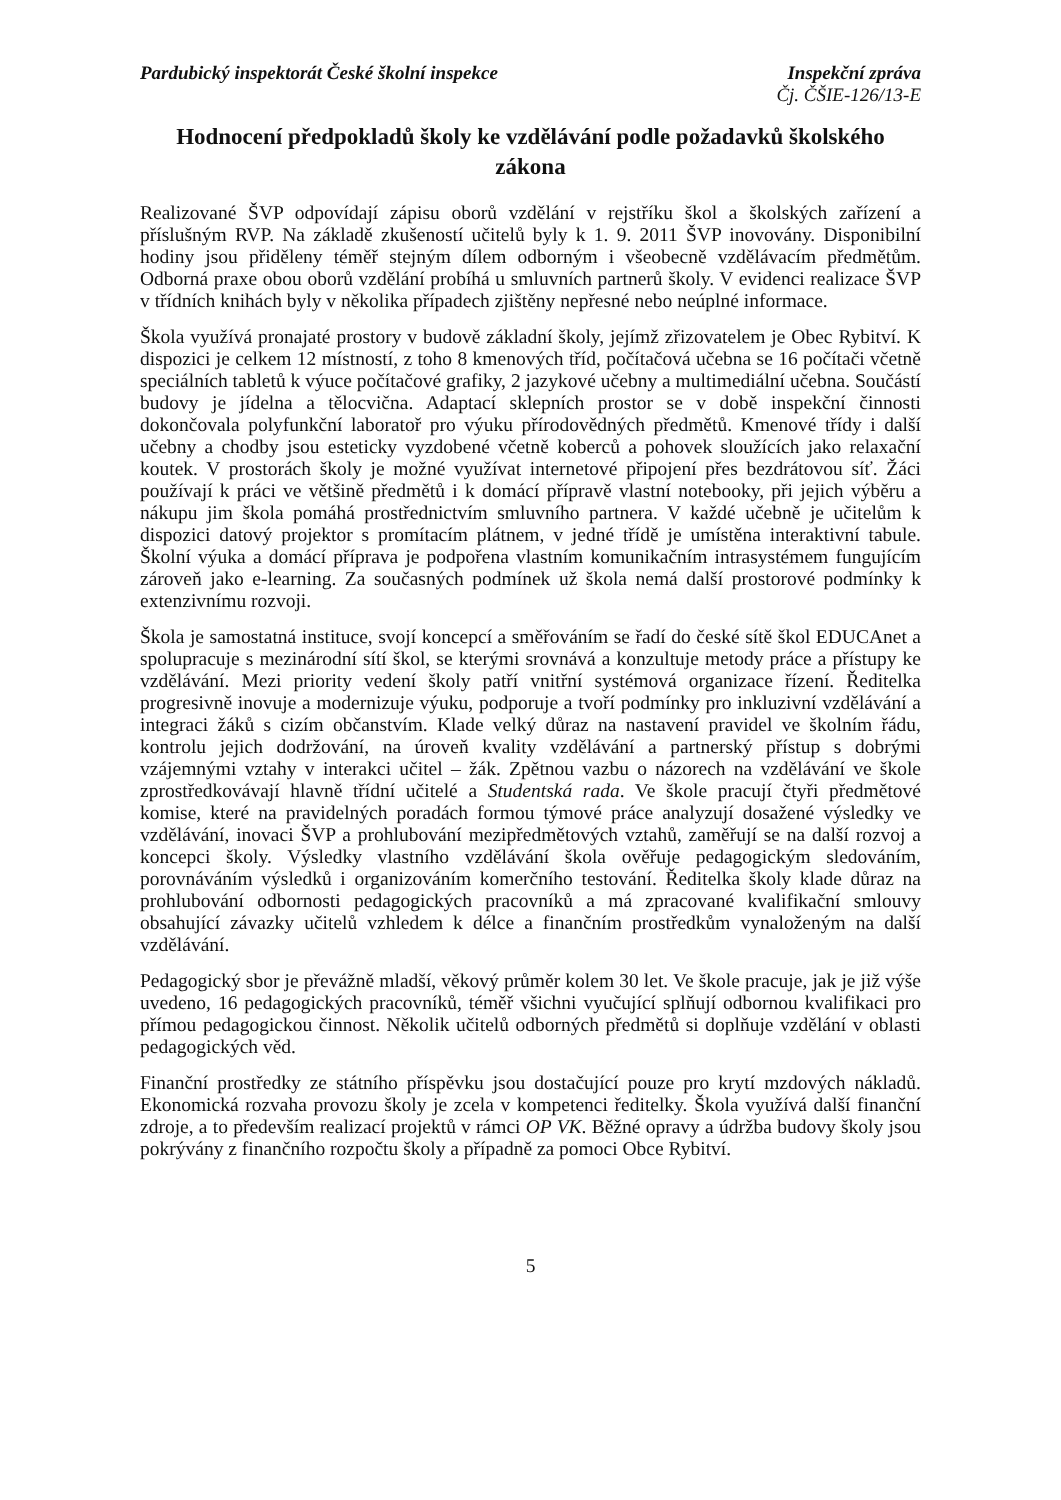Pardubický inspektorát České školní inspekce Inspekční zpráva
Čj. ČŠIE-126/13-E
Hodnocení předpokladů školy ke vzdělávání podle požadavků školského zákona
Realizované ŠVP odpovídají zápisu oborů vzdělání v rejstříku škol a školských zařízení a příslušným RVP. Na základě zkušeností učitelů byly k 1. 9. 2011 ŠVP inovovány. Disponibilní hodiny jsou přiděleny téměř stejným dílem odborným i všeobecně vzdělávacím předmětům. Odborná praxe obou oborů vzdělání probíhá u smluvních partnerů školy. V evidenci realizace ŠVP v třídních knihách byly v několika případech zjištěny nepřesné nebo neúplné informace.
Škola využívá pronajaté prostory v budově základní školy, jejímž zřizovatelem je Obec Rybitví. K dispozici je celkem 12 místností, z toho 8 kmenových tříd, počítačová učebna se 16 počítači včetně speciálních tabletů k výuce počítačové grafiky, 2 jazykové učebny a multimediální učebna. Součástí budovy je jídelna a tělocvična. Adaptací sklepních prostor se v době inspekční činnosti dokončovala polyfunkční laboratoř pro výuku přírodovědných předmětů. Kmenové třídy i další učebny a chodby jsou esteticky vyzdobené včetně koberců a pohovek sloužících jako relaxační koutek. V prostorách školy je možné využívat internetové připojení přes bezdrátovou síť. Žáci používají k práci ve většině předmětů i k domácí přípravě vlastní notebooky, při jejich výběru a nákupu jim škola pomáhá prostřednictvím smluvního partnera. V každé učebně je učitelům k dispozici datový projektor s promítacím plátnem, v jedné třídě je umístěna interaktivní tabule. Školní výuka a domácí příprava je podpořena vlastním komunikačním intrasystémem fungujícím zároveň jako e-learning. Za současných podmínek už škola nemá další prostorové podmínky k extenzivnímu rozvoji.
Škola je samostatná instituce, svojí koncepcí a směřováním se řadí do české sítě škol EDUCAnet a spolupracuje s mezinárodní sítí škol, se kterými srovnává a konzultuje metody práce a přístupy ke vzdělávání. Mezi priority vedení školy patří vnitřní systémová organizace řízení. Ředitelka progresivně inovuje a modernizuje výuku, podporuje a tvoří podmínky pro inkluzivní vzdělávání a integraci žáků s cizím občanstvím. Klade velký důraz na nastavení pravidel ve školním řádu, kontrolu jejich dodržování, na úroveň kvality vzdělávání a partnerský přístup s dobrými vzájemnými vztahy v interakci učitel – žák. Zpětnou vazbu o názorech na vzdělávání ve škole zprostředkovávají hlavně třídní učitelé a Studentská rada. Ve škole pracují čtyři předmětové komise, které na pravidelných poradách formou týmové práce analyzují dosažené výsledky ve vzdělávání, inovaci ŠVP a prohlubování mezipředmětových vztahů, zaměřují se na další rozvoj a koncepci školy. Výsledky vlastního vzdělávání škola ověřuje pedagogickým sledováním, porovnáváním výsledků i organizováním komerčního testování. Ředitelka školy klade důraz na prohlubování odbornosti pedagogických pracovníků a má zpracované kvalifikační smlouvy obsahující závazky učitelů vzhledem k délce a finančním prostředkům vynaloženým na další vzdělávání.
Pedagogický sbor je převážně mladší, věkový průměr kolem 30 let. Ve škole pracuje, jak je již výše uvedeno, 16 pedagogických pracovníků, téměř všichni vyučující splňují odbornou kvalifikaci pro přímou pedagogickou činnost. Několik učitelů odborných předmětů si doplňuje vzdělání v oblasti pedagogických věd.
Finanční prostředky ze státního příspěvku jsou dostačující pouze pro krytí mzdových nákladů. Ekonomická rozvaha provozu školy je zcela v kompetenci ředitelky. Škola využívá další finanční zdroje, a to především realizací projektů v rámci OP VK. Běžné opravy a údržba budovy školy jsou pokrývány z finančního rozpočtu školy a případně za pomoci Obce Rybitví.
5